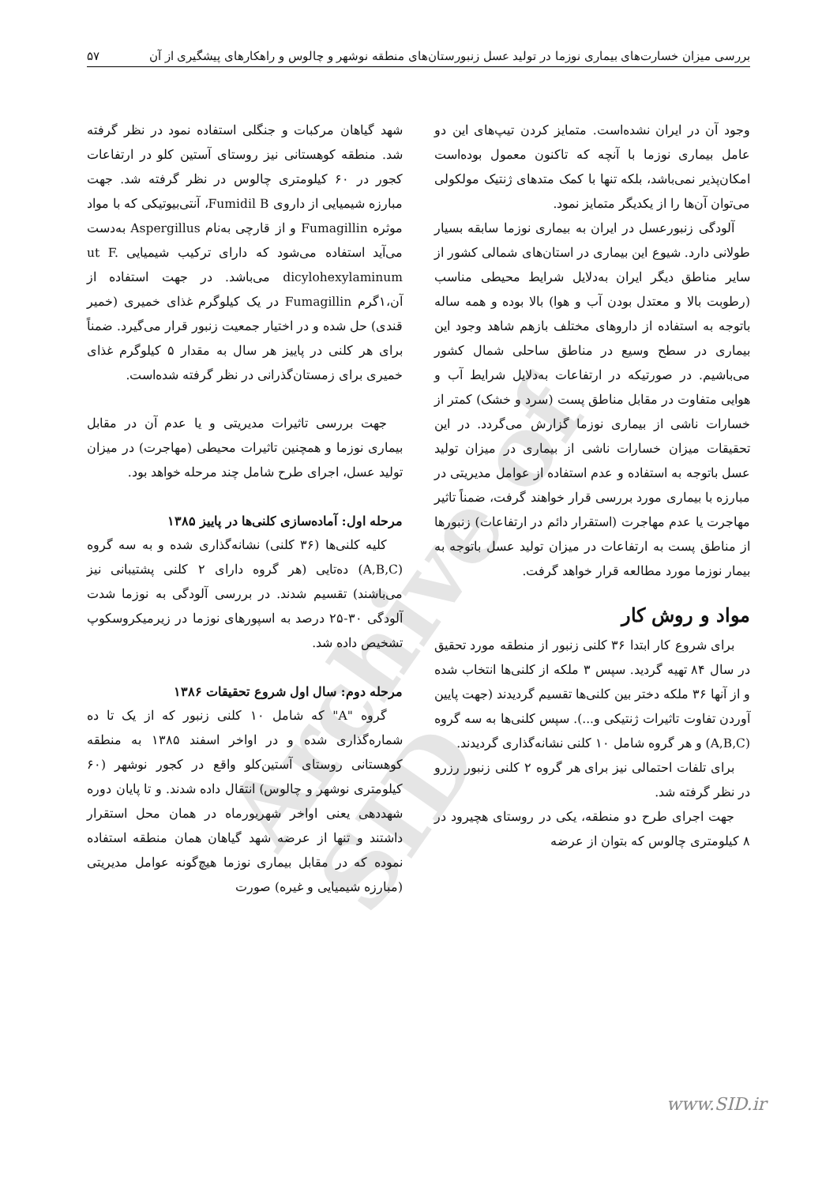Archive of SID
بررسی میزان خسارت‌های بیماری نوزما در تولید عسل زنبورستان‌های منطقه نوشهر و چالوس و راهکارهای پیشگیری از آن ۵۷
وجود آن در ایران نشده‌است. متمایز کردن تیپ‌های این دو عامل بیماری نوزما با آنچه که تاکنون معمول بوده‌است امکان‌پذیر نمی‌باشد، بلکه تنها با کمک متدهای ژنتیک مولکولی می‌توان آن‌ها را از یکدیگر متمایز نمود.
آلودگی زنبورعسل در ایران به بیماری نوزما سابقه بسیار طولانی دارد. شیوع این بیماری در استان‌های شمالی کشور از سایر مناطق دیگر ایران به‌دلایل شرایط محیطی مناسب (رطوبت بالا و معتدل بودن آب و هوا) بالا بوده و همه ساله باتوجه به استفاده از داروهای مختلف بازهم شاهد وجود این بیماری در سطح وسیع در مناطق ساحلی شمال کشور می‌باشیم. در صورتیکه در ارتفاعات به‌دلایل شرایط آب و هوایی متفاوت در مقابل مناطق پست (سرد و خشک) کمتر از خسارات ناشی از بیماری نوزما گزارش می‌گردد. در این تحقیقات میزان خسارات ناشی از بیماری در میزان تولید عسل باتوجه به استفاده و عدم استفاده از عوامل مدیریتی در مبارزه با بیماری مورد بررسی قرار خواهند گرفت، ضمناً تاثیر مهاجرت یا عدم مهاجرت (استقرار دائم در ارتفاعات) زنبورها از مناطق پست به ارتفاعات در میزان تولید عسل باتوجه به بیمار نوزما مورد مطالعه قرار خواهد گرفت.
مواد و روش کار
برای شروع کار ابتدا ۳۶ کلنی زنبور از منطقه مورد تحقیق در سال ۸۴ تهیه گردید. سپس ۳ ملکه از کلنی‌ها انتخاب شده و از آنها ۳۶ ملکه دختر بین کلنی‌ها تقسیم گردیدند (جهت پایین آوردن تفاوت تاثیرات ژنتیکی و...). سپس کلنی‌ها به سه گروه (A,B,C) و هر گروه شامل ۱۰ کلنی نشانه‌گذاری گردیدند.
برای تلفات احتمالی نیز برای هر گروه ۲ کلنی زنبور رزرو در نظر گرفته شد.
جهت اجرای طرح دو منطقه، یکی در روستای هچیرود در ۸ کیلومتری چالوس که بتوان از عرضه
شهد گیاهان مرکبات و جنگلی استفاده نمود در نظر گرفته شد. منطقه کوهستانی نیز روستای آستین کلو در ارتفاعات کجور در ۶۰ کیلومتری چالوس در نظر گرفته شد. جهت مبارزه شیمیایی از داروی Fumidil B، آنتی‌بیوتیکی که با مواد موثره Fumagillin و از قارچی به‌نام Aspergillus به‌دست می‌آید استفاده می‌شود که دارای ترکیب شیمیایی ut F. dicylohexylaminum می‌باشد. در جهت استفاده از آن،۱گرم Fumagillin در یک کیلوگرم غذای خمیری (خمیر قندی) حل شده و در اختیار جمعیت زنبور قرار می‌گیرد. ضمناً برای هر کلنی در پاییز هر سال به مقدار ۵ کیلوگرم غذای خمیری برای زمستان‌گذرانی در نظر گرفته شده‌است.
جهت بررسی تاثیرات مدیریتی و یا عدم آن در مقابل بیماری نوزما و همچنین تاثیرات محیطی (مهاجرت) در میزان تولید عسل، اجرای طرح شامل چند مرحله خواهد بود.
مرحله اول: آماده‌سازی کلنی‌ها در پاییز ۱۳۸۵
کلیه کلنی‌ها (۳۶ کلنی) نشانه‌گذاری شده و به سه گروه (A,B,C) ده‌تایی (هر گروه دارای ۲ کلنی پشتیبانی نیز می‌باشند) تقسیم شدند. در بررسی آلودگی به نوزما شدت آلودگی ۳۰-۲۵ درصد به اسپورهای نوزما در زیرمیکروسکوپ تشخیص داده شد.
مرحله دوم: سال اول شروع تحقیقات ۱۳۸۶
گروه "A" که شامل ۱۰ کلنی زنبور که از یک تا ده شماره‌گذاری شده و در اواخر اسفند ۱۳۸۵ به منطقه کوهستانی روستای آستین‌کلو واقع در کجور نوشهر (۶۰ کیلومتری نوشهر و چالوس) انتقال داده شدند. و تا پایان دوره شهددهی یعنی اواخر شهریورماه در همان محل استقرار داشتند و تنها از عرضه شهد گیاهان همان منطقه استفاده نموده که در مقابل بیماری نوزما هیچ‌گونه عوامل مدیریتی (مبارزه شیمیایی و غیره) صورت
www.SID.ir